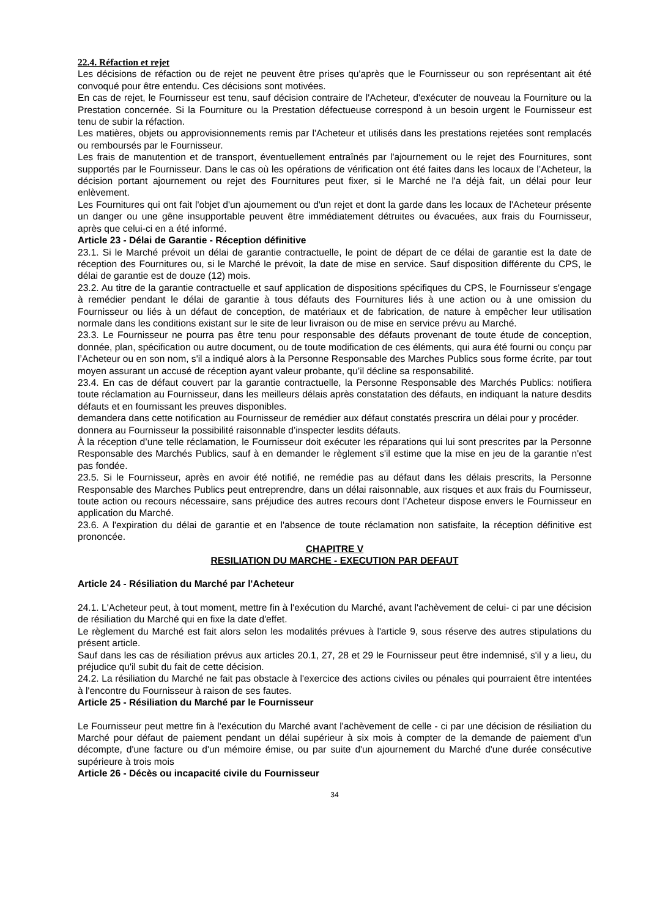22.4. Réfaction et rejet
Les décisions de réfaction ou de rejet ne peuvent être prises qu'après que le Fournisseur ou son représentant ait été convoqué pour être entendu. Ces décisions sont motivées.
En cas de rejet, le Fournisseur est tenu, sauf décision contraire de l'Acheteur, d'exécuter de nouveau la Fourniture ou la Prestation concernée. Si la Fourniture ou la Prestation défectueuse correspond à un besoin urgent le Fournisseur est tenu de subir la réfaction.
Les matières, objets ou approvisionnements remis par l'Acheteur et utilisés dans les prestations rejetées sont remplacés ou remboursés par le Fournisseur.
Les frais de manutention et de transport, éventuellement entraînés par l'ajournement ou le rejet des Fournitures, sont supportés par le Fournisseur. Dans le cas où les opérations de vérification ont été faites dans les locaux de l’Acheteur, la décision portant ajournement ou rejet des Fournitures peut fixer, si le Marché ne l'a déjà fait, un délai pour leur enlèvement.
Les Fournitures qui ont fait l'objet d'un ajournement ou d'un rejet et dont la garde dans les locaux de l'Acheteur présente un danger ou une gêne insupportable peuvent être immédiatement détruites ou évacuées, aux frais du Fournisseur, après que celui-ci en a été informé.
Article 23 - Délai de Garantie - Réception définitive
23.1. Si le Marché prévoit un délai de garantie contractuelle, le point de départ de ce délai de garantie est la date de réception des Fournitures ou, si le Marché le prévoit, la date de mise en service. Sauf disposition différente du CPS, le délai de garantie est de douze (12) mois.
23.2. Au titre de la garantie contractuelle et sauf application de dispositions spécifiques du CPS, le Fournisseur s'engage à remédier pendant le délai de garantie à tous défauts des Fournitures liés à une action ou à une omission du Fournisseur ou liés à un défaut de conception, de matériaux et de fabrication, de nature à empêcher leur utilisation normale dans les conditions existant sur le site de leur livraison ou de mise en service prévu au Marché.
23.3. Le Fournisseur ne pourra pas être tenu pour responsable des défauts provenant de toute étude de conception, donnée, plan, spécification ou autre document, ou de toute modification de ces éléments, qui aura été fourni ou conçu par l’Acheteur ou en son nom, s'il a indiqué alors à la Personne Responsable des Marches Publics sous forme écrite, par tout moyen assurant un accusé de réception ayant valeur probante, qu’il décline sa responsabilité.
23.4. En cas de défaut couvert par la garantie contractuelle, la Personne Responsable des Marchés Publics: notifiera toute réclamation au Fournisseur, dans les meilleurs délais après constatation des défauts, en indiquant la nature desdits défauts et en fournissant les preuves disponibles.
demandera dans cette notification au Fournisseur de remédier aux défaut constatés prescrira un délai pour y procéder.
donnera au Fournisseur la possibilité raisonnable d’inspecter lesdits défauts.
À la réception d’une telle réclamation, le Fournisseur doit exécuter les réparations qui lui sont prescrites par la Personne Responsable des Marchés Publics, sauf à en demander le règlement s'il estime que la mise en jeu de la garantie n'est pas fondée.
23.5. Si le Fournisseur, après en avoir été notifié, ne remédie pas au défaut dans les délais prescrits, la Personne Responsable des Marches Publics peut entreprendre, dans un délai raisonnable, aux risques et aux frais du Fournisseur, toute action ou recours nécessaire, sans préjudice des autres recours dont l’Acheteur dispose envers le Fournisseur en application du Marché.
23.6. A l'expiration du délai de garantie et en l'absence de toute réclamation non satisfaite, la réception définitive est prononcée.
CHAPITRE V
RESILIATION DU MARCHE - EXECUTION PAR DEFAUT
Article 24 - Résiliation du Marché par l'Acheteur
24.1. L'Acheteur peut, à tout moment, mettre fin à l'exécution du Marché, avant l'achèvement de celui- ci par une décision de résiliation du Marché qui en fixe la date d'effet.
Le règlement du Marché est fait alors selon les modalités prévues à l'article 9, sous réserve des autres stipulations du présent article.
Sauf dans les cas de résiliation prévus aux articles 20.1, 27, 28 et 29 le Fournisseur peut être indemnisé, s'il y a lieu, du préjudice qu'il subit du fait de cette décision.
24.2. La résiliation du Marché ne fait pas obstacle à l'exercice des actions civiles ou pénales qui pourraient être intentées à l'encontre du Fournisseur à raison de ses fautes.
Article 25 - Résiliation du Marché par le Fournisseur
Le Fournisseur peut mettre fin à l'exécution du Marché avant l'achèvement de celle - ci par une décision de résiliation du Marché pour défaut de paiement pendant un délai supérieur à six mois à compter de la demande de paiement d'un décompte, d'une facture ou d'un mémoire émise, ou par suite d'un ajournement du Marché d'une durée consécutive supérieure à trois mois
Article 26 - Décès ou incapacité civile du Fournisseur
34